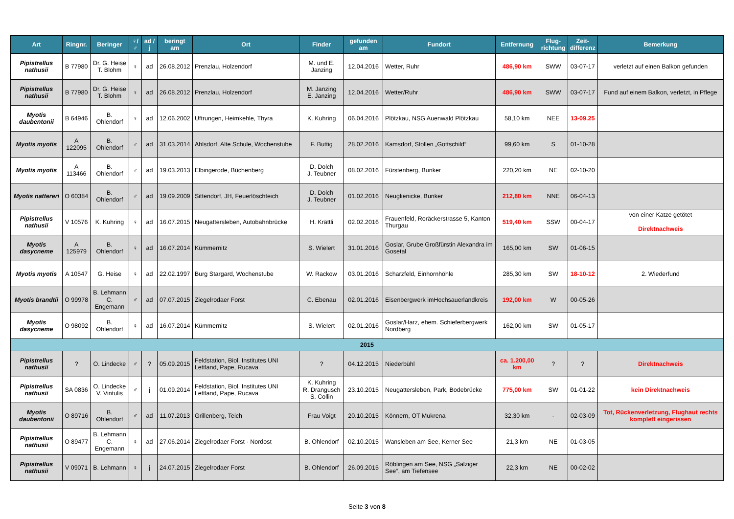| Art | Ringnr. | Beringer | ♀/♂ | ad / j | beringt am | Ort | Finder | gefunden am | Fundort | Entfernung | Flug- richtung | Zeit- differenz | Bemerkung |
| --- | --- | --- | --- | --- | --- | --- | --- | --- | --- | --- | --- | --- | --- |
| Pipistrellus nathusii | B 77980 | Dr. G. Heise T. Blohm | ♀ | ad | 26.08.2012 | Prenzlau, Holzendorf | M. und E. Janzing | 12.04.2016 | Wetter, Ruhr | 486,90 km | SWW | 03-07-17 | verletzt auf einen Balkon gefunden |
| Pipistrellus nathusii | B 77980 | Dr. G. Heise T. Blohm | ♀ | ad | 26.08.2012 | Prenzlau, Holzendorf | M. Janzing E. Janzing | 12.04.2016 | Wetter/Ruhr | 486,90 km | SWW | 03-07-17 | Fund auf einem Balkon, verletzt, in Pflege |
| Myotis daubentonii | B 64946 | B. Ohlendorf | ♀ | ad | 12.06.2002 | Uftrungen, Heimkehle, Thyra | K. Kuhring | 06.04.2016 | Plötzkau, NSG Auenwald Plötzkau | 58,10 km | NEE | 13-09.25 | |
| Myotis myotis | A 122095 | B. Ohlendorf | ♂ | ad | 31.03.2014 | Ahlsdorf, Alte Schule, Wochenstube | F. Buttig | 28.02.2016 | Kamsdorf, Stollen „Gottschild“ | 99,60 km | S | 01-10-28 | |
| Myotis myotis | A 113466 | B. Ohlendorf | ♂ | ad | 19.03.2013 | Elbingerode, Büchenberg | D. Dolch J. Teubner | 08.02.2016 | Fürstenberg, Bunker | 220,20 km | NE | 02-10-20 | |
| Myotis nattereri | O 60384 | B. Ohlendorf | ♂ | ad | 19.09.2009 | Sittendorf, JH, Feuerlöschteich | D. Dolch J. Teubner | 01.02.2016 | Neuglienicke, Bunker | 212,80 km | NNE | 06-04-13 | |
| Pipistrellus nathusii | V 10576 | K. Kuhring | ♀ | ad | 16.07.2015 | Neugattersleben, Autobahnbrücke | H. Krättli | 02.02.2016 | Frauenfeld, Roräckerstrasse 5, Kanton Thurgau | 519,40 km | SSW | 00-04-17 | von einer Katze getötet Direktnachweis |
| Myotis dasycneme | A 125979 | B. Ohlendorf | ♀ | ad | 16.07.2014 | Kümmernitz | S. Wielert | 31.01.2016 | Goslar, Grube Großfürstin Alexandra im Gosetal | 165,00 km | SW | 01-06-15 | |
| Myotis myotis | A 10547 | G. Heise | ♀ | ad | 22.02.1997 | Burg Stargard, Wochenstube | W. Rackow | 03.01.2016 | Scharzfeld, Einhornhöhle | 285,30 km | SW | 18-10-12 | 2. Wiederfund |
| Myotis brandtii | O 99978 | B. Lehmann C. Engemann | ♂ | ad | 07.07.2015 | Ziegelrodaer Forst | C. Ebenau | 02.01.2016 | Eisenbergwerk imHochsauerlandkreis | 192,00 km | W | 00-05-26 | |
| Myotis dasycneme | O 98092 | B. Ohlendorf | ♀ | ad | 16.07.2014 | Kümmernitz | S. Wielert | 02.01.2016 | Goslar/Harz, ehem. Schieferbergwerk Nordberg | 162,00 km | SW | 01-05-17 | |
| 2015 | | | | | | | | | | | | | |
| Pipistrellus nathusii | ? | O. Lindecke | ♂ | ? | 05.09.2015 | Feldstation, Biol. Institutes UNI Lettland, Pape, Rucava | ? | 04.12.2015 | Niederbühl | ca. 1.200,00 km | ? | ? | Direktnachweis |
| Pipistrellus nathusii | SA 0836 | O. Lindecke V. Vintulis | ♂ | j | 01.09.2014 | Feldstation, Biol. Institutes UNI Lettland, Pape, Rucava | K. Kuhring R. Drangusch S. Collin | 23.10.2015 | Neugattersleben, Park, Bodebrücke | 775,00 km | SW | 01-01-22 | kein Direktnachweis |
| Myotis daubentonii | O 89716 | B. Ohlendorf | ♂ | ad | 11.07.2013 | Grillenberg, Teich | Frau Voigt | 20.10.2015 | Könnern, OT Mukrena | 32,30 km | - | 02-03-09 | Tot, Rückenverletzung, Flughaut rechts komplett eingerissen |
| Pipistrellus nathusii | O 89477 | B. Lehmann C. Engemann | ♀ | ad | 27.06.2014 | Ziegelrodaer Forst - Nordost | B. Ohlendorf | 02.10.2015 | Wansleben am See, Kerner See | 21,3 km | NE | 01-03-05 | |
| Pipistrellus nathusii | V 09071 | B. Lehmann | ♀ | j | 24.07.2015 | Ziegelrodaer Forst | B. Ohlendorf | 26.09.2015 | Röblingen am See, NSG „Salziger See“, am Tiefensee | 22,3 km | NE | 00-02-02 | |
Seite 3 von 8